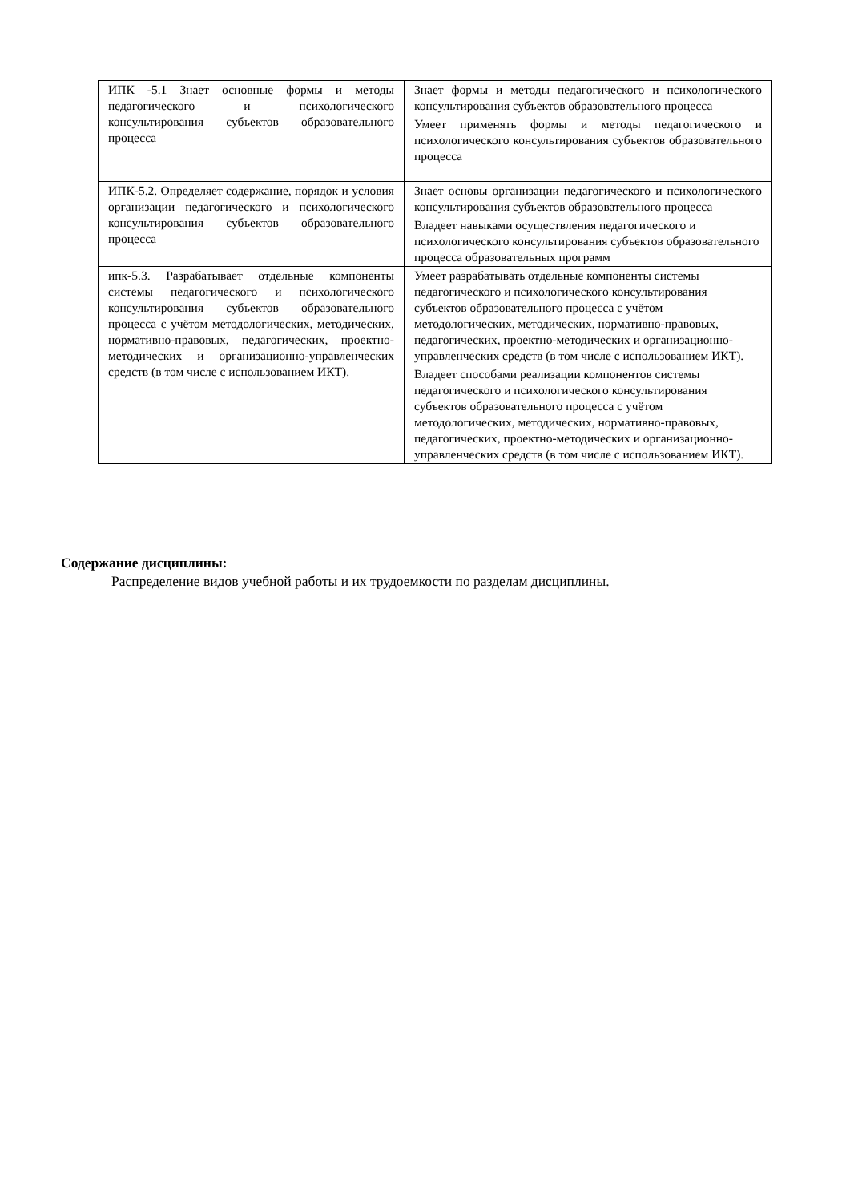| ИПК -5.1 Знает основные формы и методы педагогического и психологического консультирования субъектов образовательного процесса | Знает формы и методы педагогического и психологического консультирования субъектов образовательного процесса |
| | Умеет применять формы и методы педагогического и психологического консультирования субъектов образовательного процесса |
| ИПК-5.2. Определяет содержание, порядок и условия организации педагогического и психологического консультирования субъектов образовательного процесса | Знает основы организации педагогического и психологического консультирования субъектов образовательного процесса |
| | Владеет навыками осуществления педагогического и психологического консультирования субъектов образовательного процесса образовательных программ |
| ипк-5.3. Разрабатывает отдельные компоненты системы педагогического и психологического консультирования субъектов образовательного процесса с учётом методологических, методических, нормативно-правовых, педагогических, проектно-методических и организационно-управленческих средств (в том числе с использованием ИКТ). | Умеет разрабатывать отдельные компоненты системы педагогического и психологического консультирования субъектов образовательного процесса с учётом методологических, методических, нормативно-правовых, педагогических, проектно-методических и организационно-управленческих средств (в том числе с использованием ИКТ). |
| | Владеет способами реализации компонентов системы педагогического и психологического консультирования субъектов образовательного процесса с учётом методологических, методических, нормативно-правовых, педагогических, проектно-методических и организационно-управленческих средств (в том числе с использованием ИКТ). |
Содержание дисциплины:
Распределение видов учебной работы и их трудоемкости по разделам дисциплины.